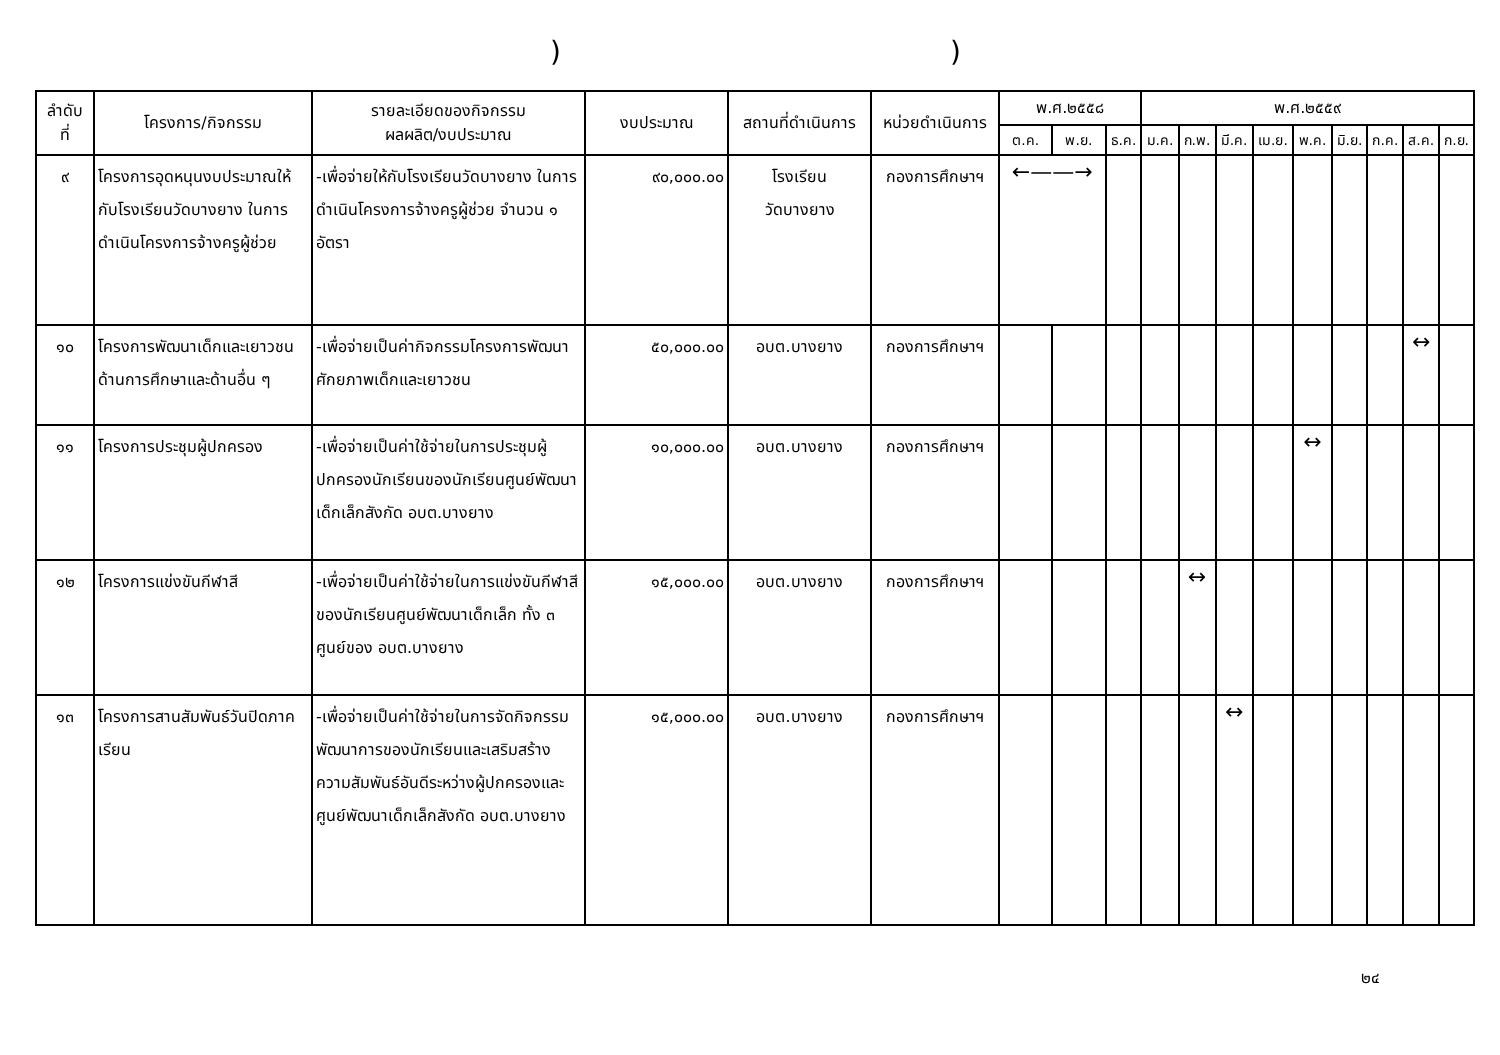))
| ลำดับ ที่ | โครงการ/กิจกรรม | รายละเอียดของกิจกรรม ผลผลิต/งบประมาณ | งบประมาณ | สถานที่ดำเนินการ | หน่วยดำเนินการ | พ.ศ.๒๕๕๘ | | | พ.ศ.๒๕๕๙ | | | | | | | | |
| --- | --- | --- | --- | --- | --- | --- | --- | --- | --- | --- | --- | --- | --- | --- | --- | --- | --- |
| | | | | | | ต.ค. | พ.ย. | ธ.ค. | ม.ค. | ก.พ. | มี.ค. | เม.ย. | พ.ค. | มิ.ย. | ก.ค. | ส.ค. | ก.ย. |
| ๙ | โครงการอุดหนุนงบประมาณให้กับโรงเรียนวัดบางยาง ในการดำเนินโครงการจ้างครูผู้ช่วย | -เพื่อจ่ายให้กับโรงเรียนวัดบางยาง ในการดำเนินโครงการจ้างครูผู้ช่วย จำนวน ๑ อัตรา | ๙๐,๐๐๐.๐๐ | โรงเรียน วัดบางยาง | กองการศึกษาฯ | ←——→ | | | | | | | | | | | |
| ๑๐ | โครงการพัฒนาเด็กและเยาวชนด้านการศึกษาและด้านอื่น ๆ | -เพื่อจ่ายเป็นค่ากิจกรรมโครงการพัฒนาศักยภาพเด็กและเยาวชน | ๕๐,๐๐๐.๐๐ | อบต.บางยาง | กองการศึกษาฯ | | | | | | | | | | | ↔ | |
| ๑๑ | โครงการประชุมผู้ปกครอง | -เพื่อจ่ายเป็นค่าใช้จ่ายในการประชุมผู้ปกครองนักเรียนของนักเรียนศูนย์พัฒนาเด็กเล็กสังกัด อบต.บางยาง | ๑๐,๐๐๐.๐๐ | อบต.บางยาง | กองการศึกษาฯ | | | | | | | | ↔ | | | | |
| ๑๒ | โครงการแข่งขันกีฬาสี | -เพื่อจ่ายเป็นค่าใช้จ่ายในการแข่งขันกีฬาสีของนักเรียนศูนย์พัฒนาเด็กเล็ก ทั้ง ๓ ศูนย์ของ อบต.บางยาง | ๑๕,๐๐๐.๐๐ | อบต.บางยาง | กองการศึกษาฯ | | | | | ↔ | | | | | | | |
| ๑๓ | โครงการสานสัมพันธ์วันปิดภาคเรียน | -เพื่อจ่ายเป็นค่าใช้จ่ายในการจัดกิจกรรมพัฒนาการของนักเรียนและเสริมสร้างความสัมพันธ์อันดีระหว่างผู้ปกครองและศูนย์พัฒนาเด็กเล็กสังกัด อบต.บางยาง | ๑๕,๐๐๐.๐๐ | อบต.บางยาง | กองการศึกษาฯ | | | | | | ↔ | | | | | | |
๒๔